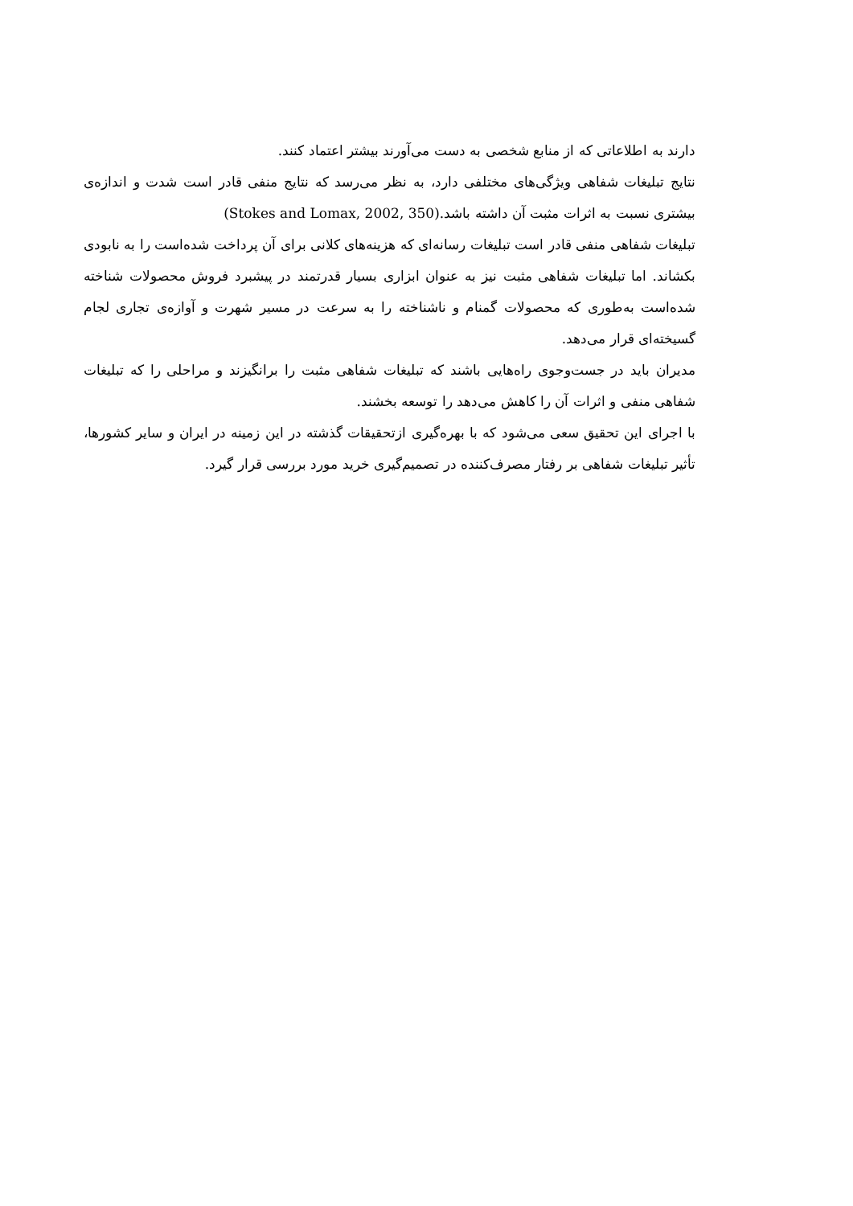دارند به اطلاعاتی که از منابع شخصی به دست می‌آورند بیشتر اعتماد کنند.
نتایج تبلیغات شفاهی ویژگی‌های مختلفی دارد، به نظر می‌رسد که نتایج منفی قادر است شدت و اندازه‌ی بیشتری نسبت به اثرات مثبت آن داشته باشد.(Stokes and Lomax, 2002, 350)
تبلیغات شفاهی منفی قادر است تبلیغات رسانه‌ای که هزینه‌های کلانی برای آن پرداخت شده‌است را به نابودی بکشاند. اما تبلیغات شفاهی مثبت نیز به عنوان ابزاری بسیار قدرتمند در پیشبرد فروش محصولات شناخته شده‌است به‌طوری که محصولات گمنام و ناشناخته را به سرعت در مسیر شهرت و آوازه‌ی تجاری لجام گسیخته‌ای قرار می‌دهد.
مدیران باید در جست‌وجوی راه‌هایی باشند که تبلیغات شفاهی مثبت را برانگیزند و مراحلی را که تبلیغات شفاهی منفی و اثرات آن را کاهش می‌دهد را توسعه بخشند.
با اجرای این تحقیق سعی می‌شود که با بهره‌گیری ازتحقیقات گذشته در این زمینه در ایران و سایر کشورها، تأثیر تبلیغات شفاهی بر رفتار مصرف‌کننده در تصمیم‌گیری خرید مورد بررسی قرار گیرد.